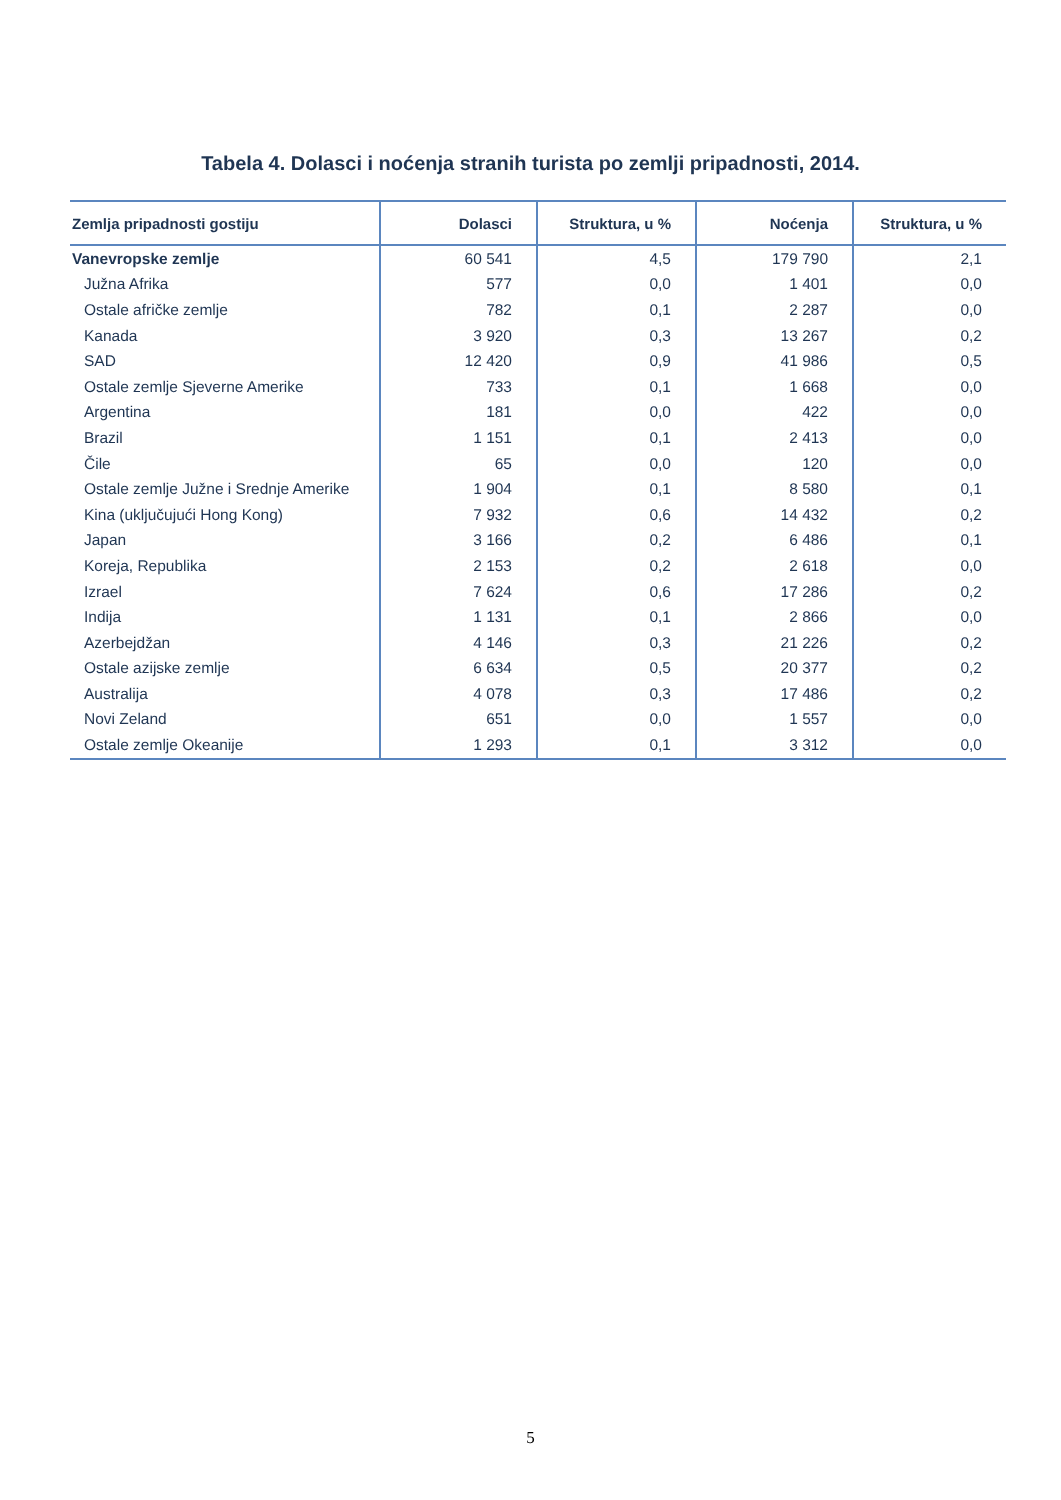Tabela 4. Dolasci i noćenja stranih turista po zemlji pripadnosti, 2014.
| Zemlja pripadnosti gostiju | Dolasci | Struktura, u % | Noćenja | Struktura, u % |
| --- | --- | --- | --- | --- |
| Vanevropske zemlje | 60 541 | 4,5 | 179 790 | 2,1 |
| Južna Afrika | 577 | 0,0 | 1 401 | 0,0 |
| Ostale afričke zemlje | 782 | 0,1 | 2 287 | 0,0 |
| Kanada | 3 920 | 0,3 | 13 267 | 0,2 |
| SAD | 12 420 | 0,9 | 41 986 | 0,5 |
| Ostale zemlje Sjeverne Amerike | 733 | 0,1 | 1 668 | 0,0 |
| Argentina | 181 | 0,0 | 422 | 0,0 |
| Brazil | 1 151 | 0,1 | 2 413 | 0,0 |
| Čile | 65 | 0,0 | 120 | 0,0 |
| Ostale zemlje Južne i Srednje Amerike | 1 904 | 0,1 | 8 580 | 0,1 |
| Kina (uključujući Hong Kong) | 7 932 | 0,6 | 14 432 | 0,2 |
| Japan | 3 166 | 0,2 | 6 486 | 0,1 |
| Koreja, Republika | 2 153 | 0,2 | 2 618 | 0,0 |
| Izrael | 7 624 | 0,6 | 17 286 | 0,2 |
| Indija | 1 131 | 0,1 | 2 866 | 0,0 |
| Azerbejdžan | 4 146 | 0,3 | 21 226 | 0,2 |
| Ostale azijske zemlje | 6 634 | 0,5 | 20 377 | 0,2 |
| Australija | 4 078 | 0,3 | 17 486 | 0,2 |
| Novi Zeland | 651 | 0,0 | 1 557 | 0,0 |
| Ostale zemlje Okeanije | 1 293 | 0,1 | 3 312 | 0,0 |
5